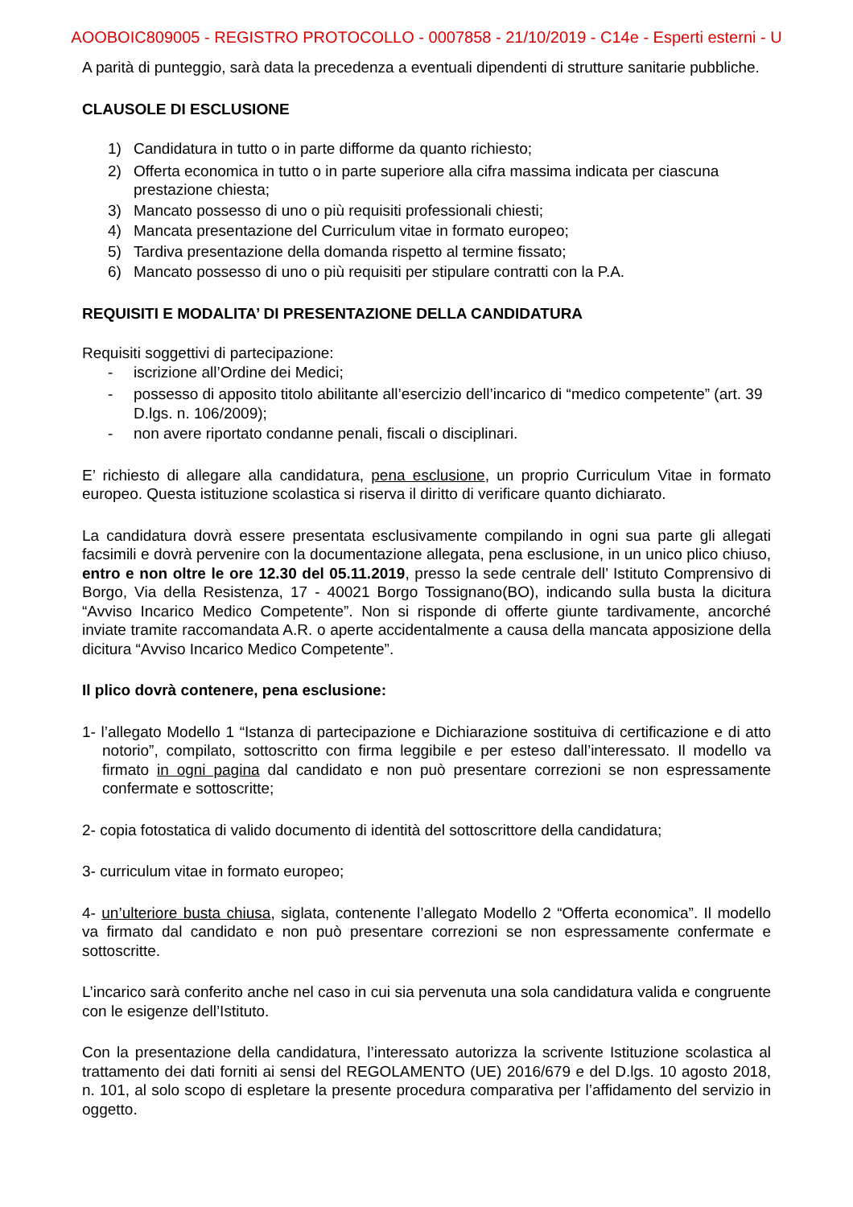AOOBOIC809005 - REGISTRO PROTOCOLLO - 0007858 - 21/10/2019 - C14e - Esperti esterni - U
A parità di punteggio, sarà data la precedenza a eventuali dipendenti di strutture sanitarie pubbliche.
CLAUSOLE DI ESCLUSIONE
1) Candidatura in tutto o in parte difforme da quanto richiesto;
2) Offerta economica in tutto o in parte superiore alla cifra massima indicata per ciascuna prestazione chiesta;
3) Mancato possesso di uno o più requisiti professionali chiesti;
4) Mancata presentazione del Curriculum vitae in formato europeo;
5) Tardiva presentazione della domanda rispetto al termine fissato;
6) Mancato possesso di uno o più requisiti per stipulare contratti con la P.A.
REQUISITI E MODALITA’ DI PRESENTAZIONE DELLA CANDIDATURA
Requisiti soggettivi di partecipazione:
- iscrizione all’Ordine dei Medici;
- possesso di apposito titolo abilitante all’esercizio dell’incarico di “medico competente” (art. 39 D.lgs. n. 106/2009);
- non avere riportato condanne penali, fiscali o disciplinari.
E’ richiesto di allegare alla candidatura, pena esclusione, un proprio Curriculum Vitae in formato europeo. Questa istituzione scolastica si riserva il diritto di verificare quanto dichiarato.
La candidatura dovrà essere presentata esclusivamente compilando in ogni sua parte gli allegati facsimili e dovrà pervenire con la documentazione allegata, pena esclusione, in un unico plico chiuso, entro e non oltre le ore 12.30 del 05.11.2019, presso la sede centrale dell’ Istituto Comprensivo di Borgo, Via della Resistenza, 17 - 40021 Borgo Tossignano(BO), indicando sulla busta la dicitura “Avviso Incarico Medico Competente”. Non si risponde di offerte giunte tardivamente, ancorché inviate tramite raccomandata A.R. o aperte accidentalmente a causa della mancata apposizione della dicitura “Avviso Incarico Medico Competente”.
Il plico dovrà contenere, pena esclusione:
1- l’allegato Modello 1 “Istanza di partecipazione e Dichiarazione sostituiva di certificazione e di atto notorio”, compilato, sottoscritto con firma leggibile e per esteso dall’interessato. Il modello va firmato in ogni pagina dal candidato e non può presentare correzioni se non espressamente confermate e sottoscritte;
2- copia fotostatica di valido documento di identità del sottoscrittore della candidatura;
3- curriculum vitae in formato europeo;
4- un’ulteriore busta chiusa, siglata, contenente l’allegato Modello 2 “Offerta economica”. Il modello va firmato dal candidato e non può presentare correzioni se non espressamente confermate e sottoscritte.
L’incarico sarà conferito anche nel caso in cui sia pervenuta una sola candidatura valida e congruente con le esigenze dell’Istituto.
Con la presentazione della candidatura, l’interessato autorizza la scrivente Istituzione scolastica al trattamento dei dati forniti ai sensi del REGOLAMENTO (UE) 2016/679 e del D.lgs. 10 agosto 2018, n. 101, al solo scopo di espletare la presente procedura comparativa per l’affidamento del servizio in oggetto.